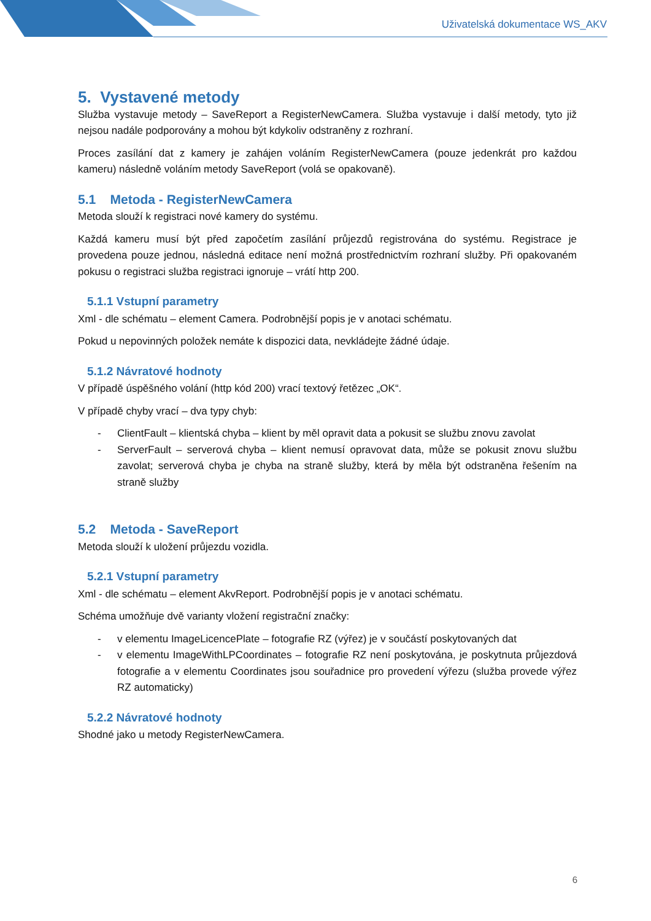Uživatelská dokumentace WS_AKV
5. Vystavené metody
Služba vystavuje metody – SaveReport a RegisterNewCamera. Služba vystavuje i další metody, tyto již nejsou nadále podporovány a mohou být kdykoliv odstraněny z rozhraní.
Proces zasílání dat z kamery je zahájen voláním RegisterNewCamera (pouze jedenkrát pro každou kameru) následně voláním metody SaveReport (volá se opakovaně).
5.1 Metoda - RegisterNewCamera
Metoda slouží k registraci nové kamery do systému.
Každá kameru musí být před započetím zasílání průjezdů registrována do systému. Registrace je provedena pouze jednou, následná editace není možná prostřednictvím rozhraní služby. Při opakovaném pokusu o registraci služba registraci ignoruje – vrátí http 200.
5.1.1 Vstupní parametry
Xml - dle schématu – element Camera. Podrobnější popis je v anotaci schématu.
Pokud u nepovinných položek nemáte k dispozici data, nevkládejte žádné údaje.
5.1.2 Návratové hodnoty
V případě úspěšného volání (http kód 200) vrací textový řetězec „OK“.
V případě chyby vrací – dva typy chyb:
- ClientFault – klientská chyba – klient by měl opravit data a pokusit se službu znovu zavolat
- ServerFault – serverová chyba – klient nemusí opravovat data, může se pokusit znovu službu zavolat; serverová chyba je chyba na straně služby, která by měla být odstraněna řešením na straně služby
5.2 Metoda - SaveReport
Metoda slouží k uložení průjezdu vozidla.
5.2.1 Vstupní parametry
Xml - dle schématu – element AkvReport. Podrobnější popis je v anotaci schématu.
Schéma umožňuje dvě varianty vložení registrační značky:
- v elementu ImageLicencePlate – fotografie RZ (výřez) je v součástí poskytovaných dat
- v elementu ImageWithLPCoordinates – fotografie RZ není poskytována, je poskytnuta průjezdová fotografie a v elementu Coordinates jsou souřadnice pro provedení výřezu (služba provede výřez RZ automaticky)
5.2.2 Návratové hodnoty
Shodné jako u metody RegisterNewCamera.
6